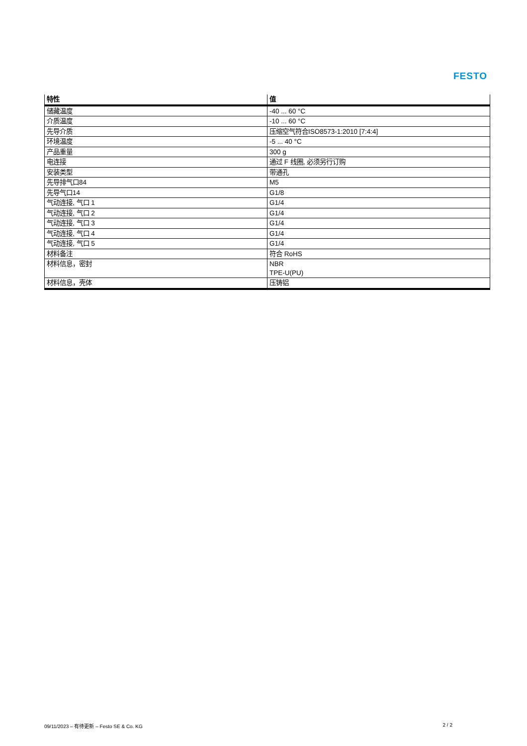FESTO
| 特性 | 值 |
| --- | --- |
| 储藏温度 | -40 ... 60 °C |
| 介质温度 | -10 ... 60 °C |
| 先导介质 | 压缩空气符合ISO8573-1:2010 [7:4:4] |
| 环境温度 | -5 ... 40 °C |
| 产品重量 | 300 g |
| 电连接 | 通过 F 线圈, 必须另行订购 |
| 安装类型 | 带通孔 |
| 先导排气口84 | M5 |
| 先导气口14 | G1/8 |
| 气动连接, 气口 1 | G1/4 |
| 气动连接, 气口 2 | G1/4 |
| 气动连接, 气口 3 | G1/4 |
| 气动连接, 气口 4 | G1/4 |
| 气动连接, 气口 5 | G1/4 |
| 材料备注 | 符合 RoHS |
| 材料信息，密封 | NBR TPE-U(PU) |
| 材料信息，壳体 | 压铸铝 |
09/11/2023 – 有待更新 – Festo SE & Co. KG 2 / 2